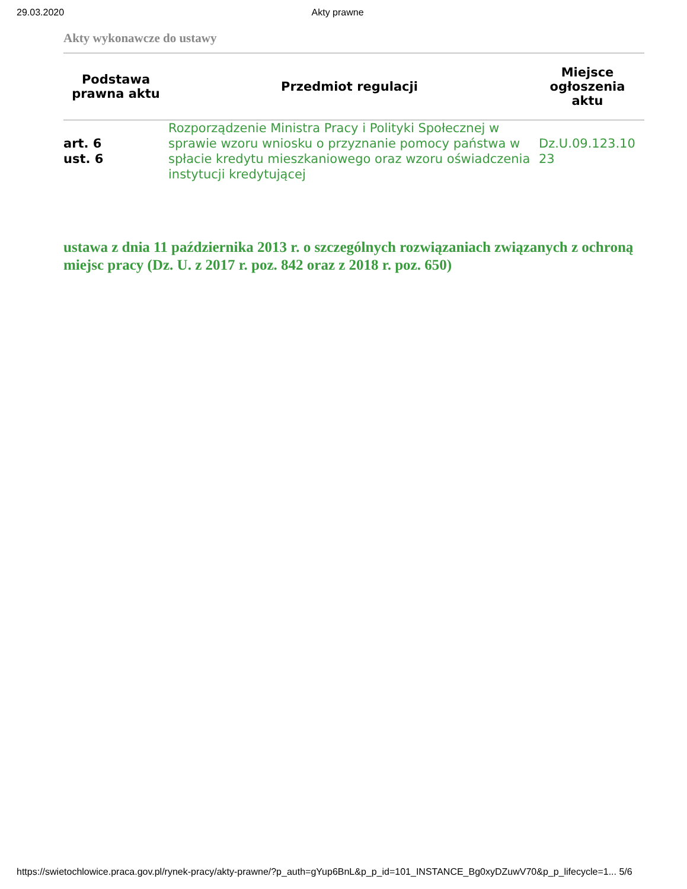29.03.2020 Akty prawne
Akty wykonawcze do ustawy
| Podstawa prawna aktu | Przedmiot regulacji | Miejsce ogłoszenia aktu |
| --- | --- | --- |
| art. 6 ust. 6 | Rozporządzenie Ministra Pracy i Polityki Społecznej w sprawie wzoru wniosku o przyznanie pomocy państwa w spłacie kredytu mieszkaniowego oraz wzoru oświadczenia instytucji kredytującej | Dz.U.09.123.10 23 |
ustawa z dnia 11 października 2013 r. o szczególnych rozwiązaniach związanych z ochroną miejsc pracy (Dz. U. z 2017 r. poz. 842 oraz z 2018 r. poz. 650)
https://swietochlowice.praca.gov.pl/rynek-pracy/akty-prawne/?p_auth=gYup6BnL&p_p_id=101_INSTANCE_Bg0xyDZuwV70&p_p_lifecycle=1... 5/6